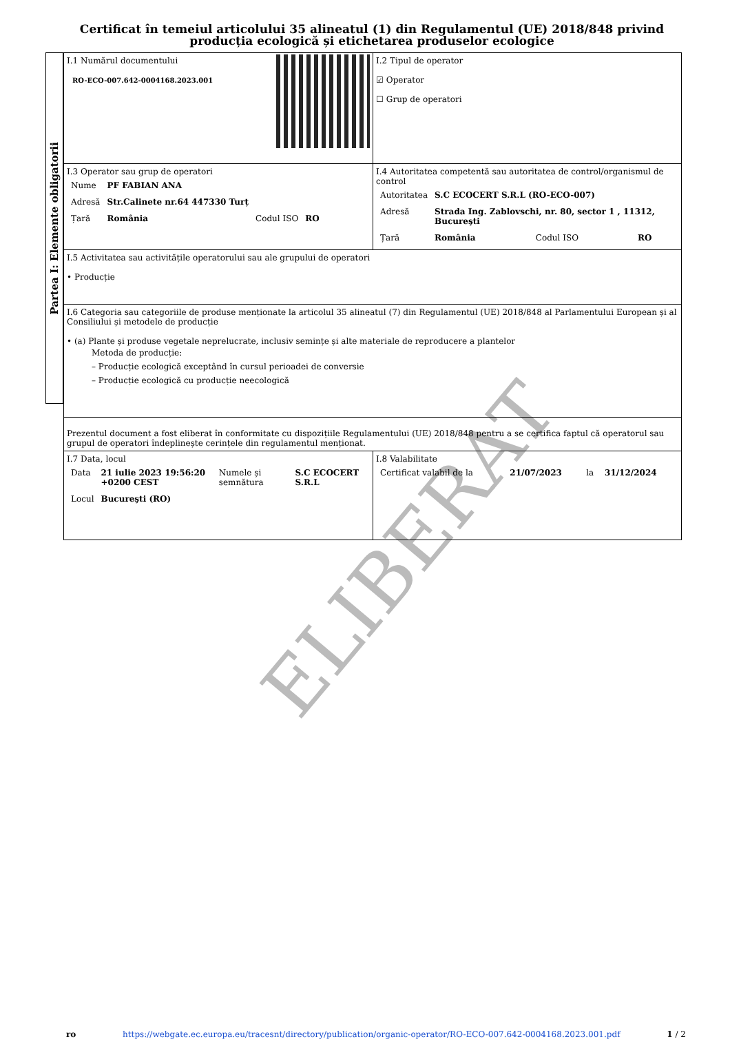Certificat în temeiul articolului 35 alineatul (1) din Regulamentul (UE) 2018/848 privind producția ecologică și etichetarea produselor ecologice
Partea I: Elemente obligatorii
| I.1 Numărul documentului RO-ECO-007.642-0004168.2023.001 | I.2 Tipul de operator ☑ Operator ☐ Grup de operatori |
| I.3 Operator sau grup de operatori / Nume / PF FABIAN ANA / / / / Adresă / Str.Calinete nr.64 447330 Turț / / / / Țară / România / Codul ISO / RO / | I.4 Autoritatea competentă sau autoritatea de control/organismul de control / Autoritatea / S.C ECOCERT S.R.L (RO-ECO-007) / / / / Adresă / Strada Ing. Zablovschi, nr. 80, sector 1 , 11312, Bucureşti / / / / Țară / România / Codul ISO / RO / |
| I.5 Activitatea sau activitățile operatorului sau ale grupului de operatori • Producție | |
| I.6 Categoria sau categoriile de produse menționate la articolul 35 alineatul (7) din Regulamentul (UE) 2018/848 al Parlamentului European și al Consiliului și metodele de producție • (a) Plante și produse vegetale neprelucrate, inclusiv semințe și alte materiale de reproducere a plantelor Metoda de producție: – Producție ecologică exceptând în cursul perioadei de conversie – Producție ecologică cu producție neecologică | |
| Prezentul document a fost eliberat în conformitate cu dispozițiile Regulamentului (UE) 2018/848 pentru a se certifica faptul că operatorul sau grupul de operatori îndeplinește cerințele din regulamentul menționat. | |
| I.7 Data, locul / Data / 21 iulie 2023 19:56:20 +0200 CEST / Numele și semnătura / S.C ECOCERT S.R.L / / Locul / Bucureşti (RO) / / / | I.8 Valabilitate / Certificat valabil de la / 21/07/2023 / la / 31/12/2024 / |
ELIBERAT
ro https://webgate.ec.europa.eu/tracesnt/directory/publication/organic-operator/RO-ECO-007.642-0004168.2023.001.pdf 1 / 2